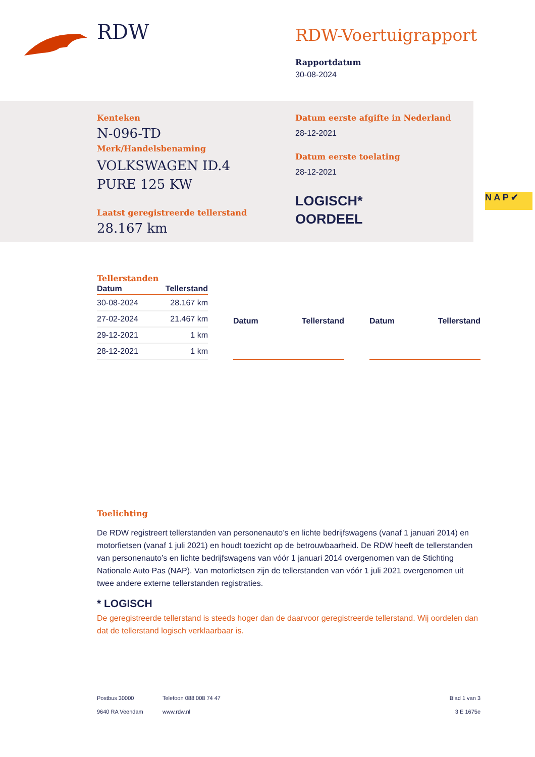RDW
RDW-Voertuigrapport
Rapportdatum
30-08-2024
Kenteken
N-096-TD
Merk/Handelsbenaming
VOLKSWAGEN ID.4
PURE 125 KW
Laatst geregistreerde tellerstand
28.167 km
Datum eerste afgifte in Nederland
28-12-2021
Datum eerste toelating
28-12-2021
LOGISCH*
OORDEEL
N A P ✔
Tellerstanden
| Datum | Tellerstand |
| --- | --- |
| 30-08-2024 | 28.167 km |
| 27-02-2024 | 21.467 km |
| 29-12-2021 | 1 km |
| 28-12-2021 | 1 km |
| Datum | Tellerstand |
| --- | --- |
| Datum | Tellerstand |
| --- | --- |
Toelichting
De RDW registreert tellerstanden van personenauto’s en lichte bedrijfswagens (vanaf 1 januari 2014) en motorfietsen (vanaf 1 juli 2021) en houdt toezicht op de betrouwbaarheid. De RDW heeft de tellerstanden van personenauto’s en lichte bedrijfswagens van vóór 1 januari 2014 overgenomen van de Stichting Nationale Auto Pas (NAP). Van motorfietsen zijn de tellerstanden van vóór 1 juli 2021 overgenomen uit twee andere externe tellerstanden registraties.
* LOGISCH
De geregistreerde tellerstand is steeds hoger dan de daarvoor geregistreerde tellerstand. Wij oordelen dan dat de tellerstand logisch verklaarbaar is.
Postbus 30000
9640 RA Veendam
Telefoon 088 008 74 47
www.rdw.nl
Blad 1 van 3
3 E 1675e